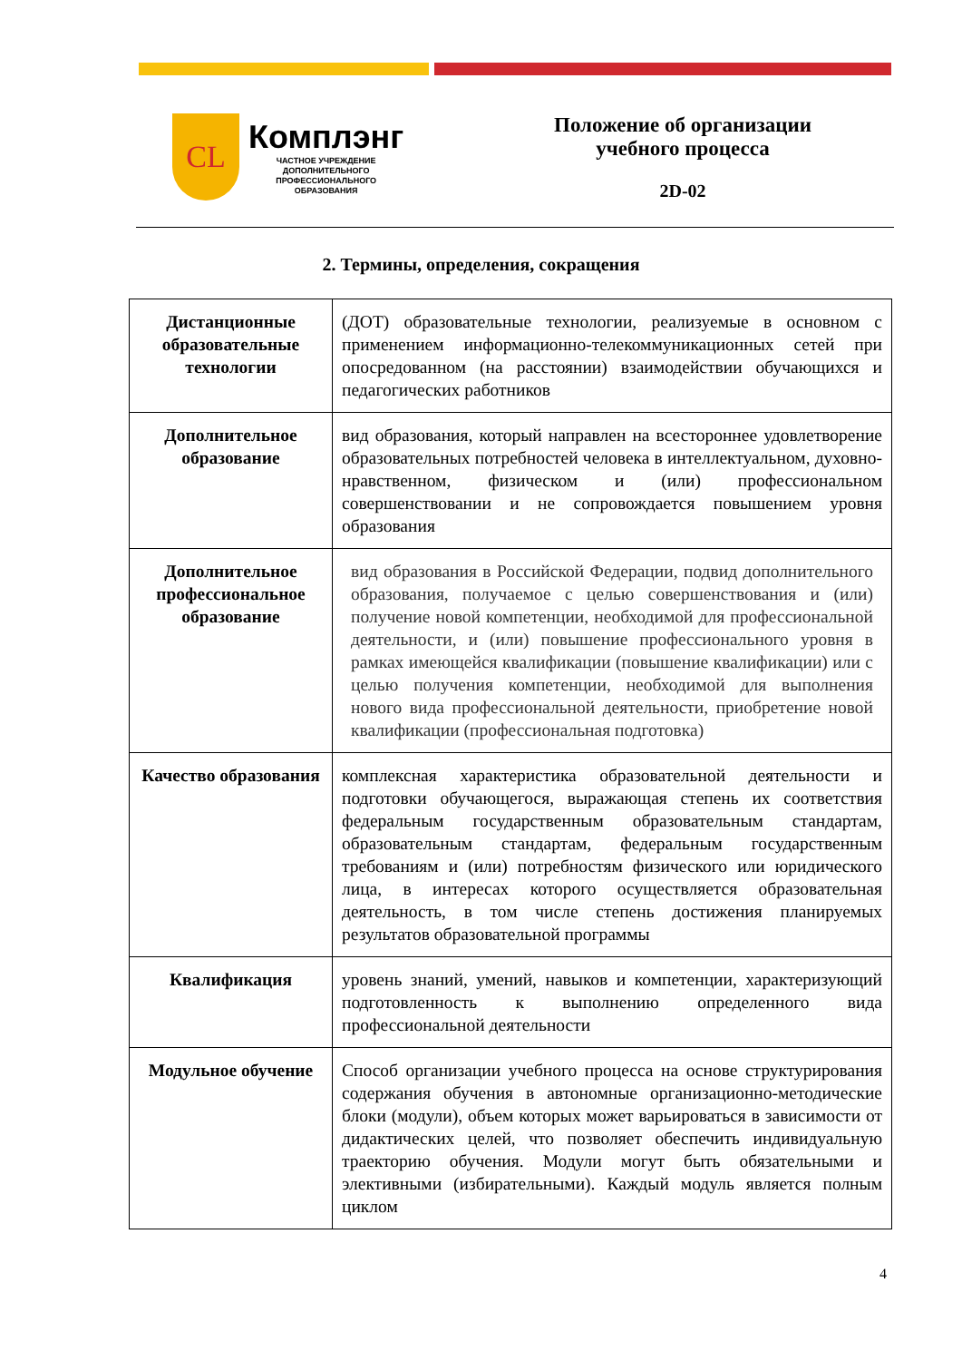CL
Комплэнг
ЧАСТНОЕ УЧРЕЖДЕНИЕ
ДОПОЛНИТЕЛЬНОГО
ПРОФЕССИОНАЛЬНОГО
ОБРАЗОВАНИЯ
Положение об организации
учебного процесса
2D-02
2. Термины, определения, сокращения
| Дистанционные образовательные технологии | (ДОТ) образовательные технологии, реализуемые в основном с применением информационно-телекоммуникационных сетей при опосредованном (на расстоянии) взаимодействии обучающихся и педагогических работников |
| Дополнительное образование | вид образования, который направлен на всестороннее удовлетворение образовательных потребностей человека в интеллектуальном, духовно-нравственном, физическом и (или) профессиональном совершенствовании и не сопровождается повышением уровня образования |
| Дополнительное профессиональное образование | вид образования в Российской Федерации, подвид дополнительного образования, получаемое с целью совершенствования и (или) получение новой компетенции, необходимой для профессиональной деятельности, и (или) повышение профессионального уровня в рамках имеющейся квалификации (повышение квалификации) или с целью получения компетенции, необходимой для выполнения нового вида профессиональной деятельности, приобретение новой квалификации (профессиональная подготовка) |
| Качество образования | комплексная характеристика образовательной деятельности и подготовки обучающегося, выражающая степень их соответствия федеральным государственным образовательным стандартам, образовательным стандартам, федеральным государственным требованиям и (или) потребностям физического или юридического лица, в интересах которого осуществляется образовательная деятельность, в том числе степень достижения планируемых результатов образовательной программы |
| Квалификация | уровень знаний, умений, навыков и компетенции, характеризующий подготовленность к выполнению определенного вида профессиональной деятельности |
| Модульное обучение | Способ организации учебного процесса на основе структурирования содержания обучения в автономные организационно-методические блоки (модули), объем которых может варьироваться в зависимости от дидактических целей, что позволяет обеспечить индивидуальную траекторию обучения. Модули могут быть обязательными и элективными (избирательными). Каждый модуль является полным циклом |
4